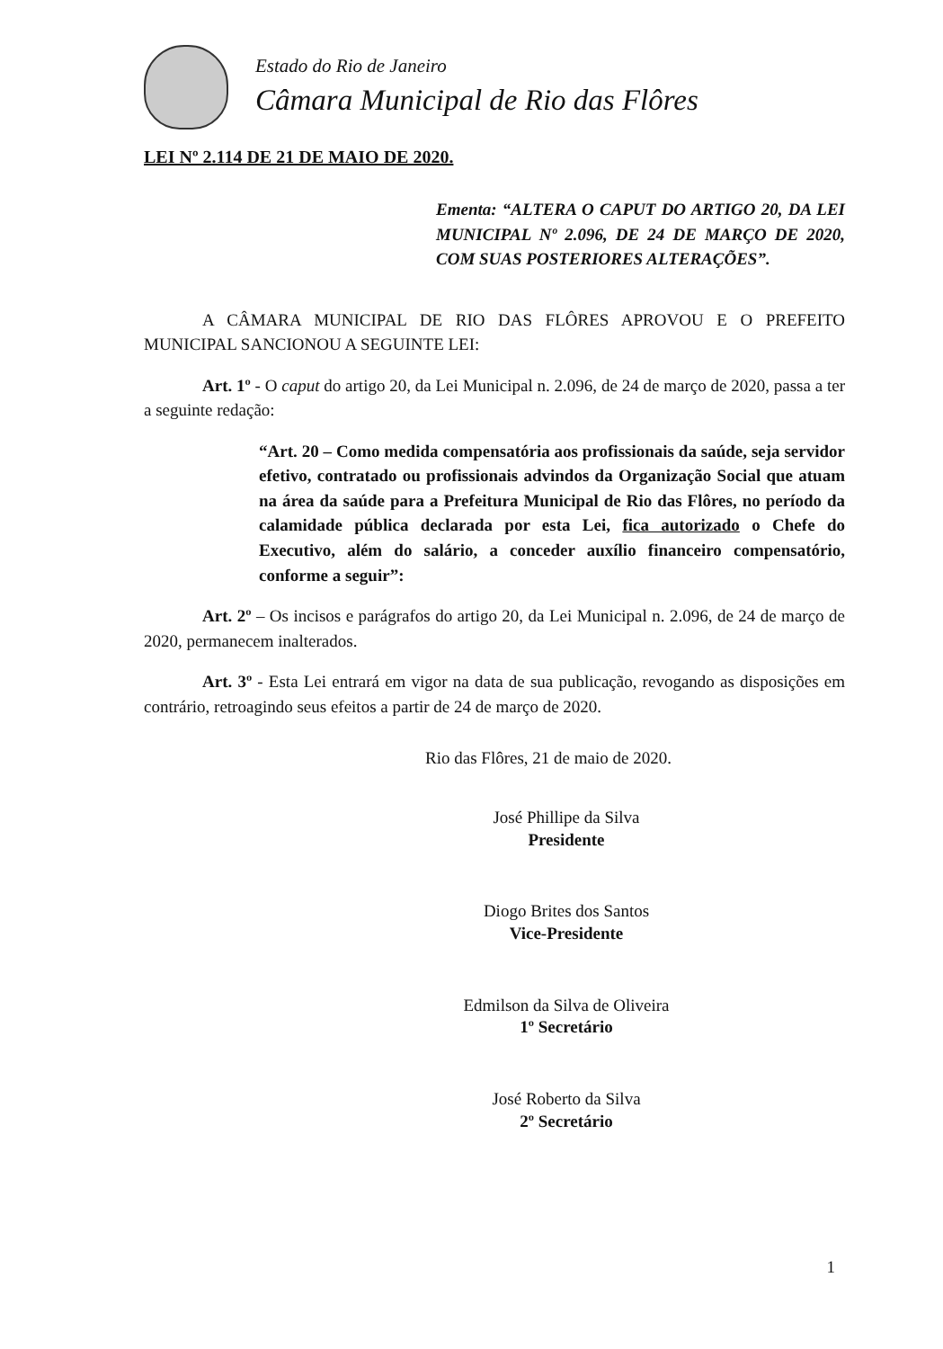Estado do Rio de Janeiro
Câmara Municipal de Rio das Flôres
LEI Nº 2.114 DE 21 DE MAIO DE 2020.
Ementa: “ALTERA O CAPUT DO ARTIGO 20, DA LEI MUNICIPAL Nº 2.096, DE 24 DE MARÇO DE 2020, COM SUAS POSTERIORES ALTERAÇÕES”.
A CÂMARA MUNICIPAL DE RIO DAS FLÔRES APROVOU E O PREFEITO MUNICIPAL SANCIONOU A SEGUINTE LEI:
Art. 1º - O caput do artigo 20, da Lei Municipal n. 2.096, de 24 de março de 2020, passa a ter a seguinte redação:
“Art. 20 – Como medida compensatória aos profissionais da saúde, seja servidor efetivo, contratado ou profissionais advindos da Organização Social que atuam na área da saúde para a Prefeitura Municipal de Rio das Flôres, no período da calamidade pública declarada por esta Lei, fica autorizado o Chefe do Executivo, além do salário, a conceder auxílio financeiro compensatório, conforme a seguir”:
Art. 2º – Os incisos e parágrafos do artigo 20, da Lei Municipal n. 2.096, de 24 de março de 2020, permanecem inalterados.
Art. 3º - Esta Lei entrará em vigor na data de sua publicação, revogando as disposições em contrário, retroagindo seus efeitos a partir de 24 de março de 2020.
Rio das Flôres, 21 de maio de 2020.
José Phillipe da Silva
Presidente
Diogo Brites dos Santos
Vice-Presidente
Edmilson da Silva de Oliveira
1º Secretário
José Roberto da Silva
2º Secretário
1